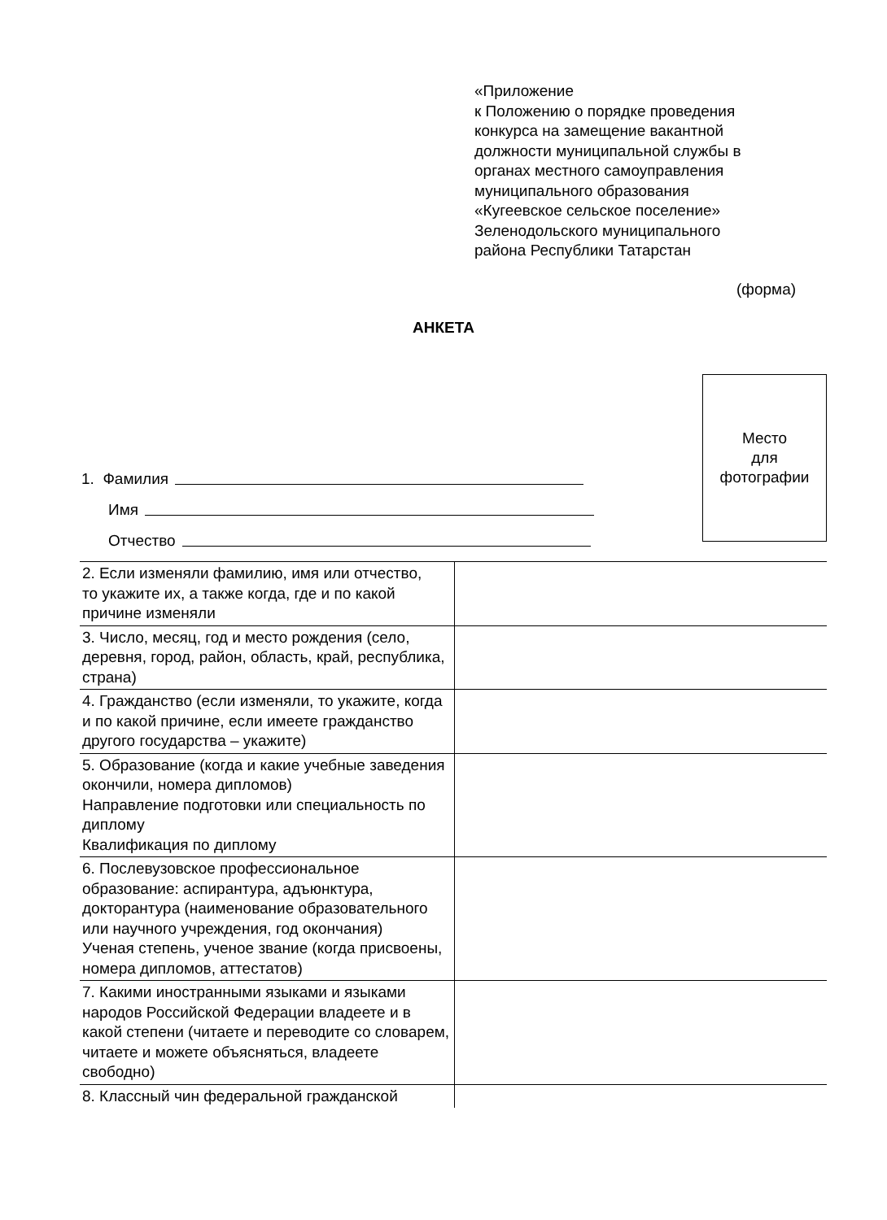«Приложение
к Положению о порядке проведения
конкурса на замещение вакантной
должности муниципальной службы в
органах местного самоуправления
муниципального образования
«Кугеевское сельское поселение»
Зеленодольского муниципального
района Республики Татарстан
(форма)
АНКЕТА
Место
для
фотографии
1. Фамилия
Имя
Отчество
| 2. Если изменяли фамилию, имя или отчество, то укажите их, а также когда, где и по какой причине изменяли | |
| 3. Число, месяц, год и место рождения (село, деревня, город, район, область, край, республика, страна) | |
| 4. Гражданство (если изменяли, то укажите, когда и по какой причине, если имеете гражданство другого государства – укажите) | |
| 5. Образование (когда и какие учебные заведения окончили, номера дипломов) Направление подготовки или специальность по диплому Квалификация по диплому | |
| 6. Послевузовское профессиональное образование: аспирантура, адъюнктура, докторантура (наименование образовательного или научного учреждения, год окончания) Ученая степень, ученое звание (когда присвоены, номера дипломов, аттестатов) | |
| 7. Какими иностранными языками и языками народов Российской Федерации владеете и в какой степени (читаете и переводите со словарем, читаете и можете объясняться, владеете свободно) | |
| 8. Классный чин федеральной гражданской | |